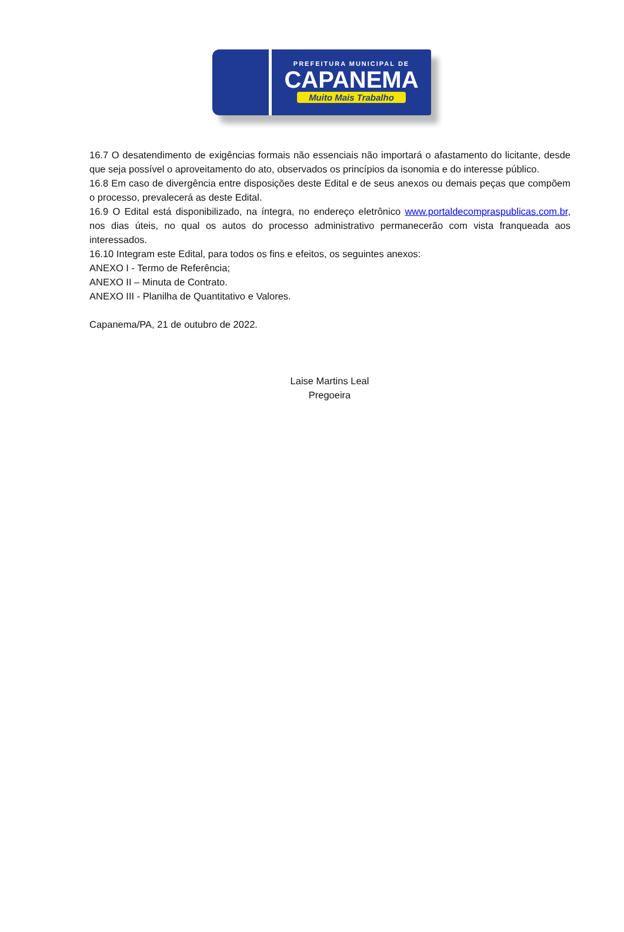PREFEITURA MUNICIPAL DE
CAPANEMA
Muito Mais Trabalho
16.7 O desatendimento de exigências formais não essenciais não importará o afastamento do licitante, desde que seja possível o aproveitamento do ato, observados os princípios da isonomia e do interesse público.
16.8 Em caso de divergência entre disposições deste Edital e de seus anexos ou demais peças que compõem o processo, prevalecerá as deste Edital.
16.9 O Edital está disponibilizado, na íntegra, no endereço eletrônico www.portaldecompraspublicas.com.br, nos dias úteis, no qual os autos do processo administrativo permanecerão com vista franqueada aos interessados.
16.10 Integram este Edital, para todos os fins e efeitos, os seguintes anexos:
ANEXO I - Termo de Referência;
ANEXO II – Minuta de Contrato.
ANEXO III - Planilha de Quantitativo e Valores.
Capanema/PA, 21 de outubro de 2022.
Laise Martins Leal
Pregoeira